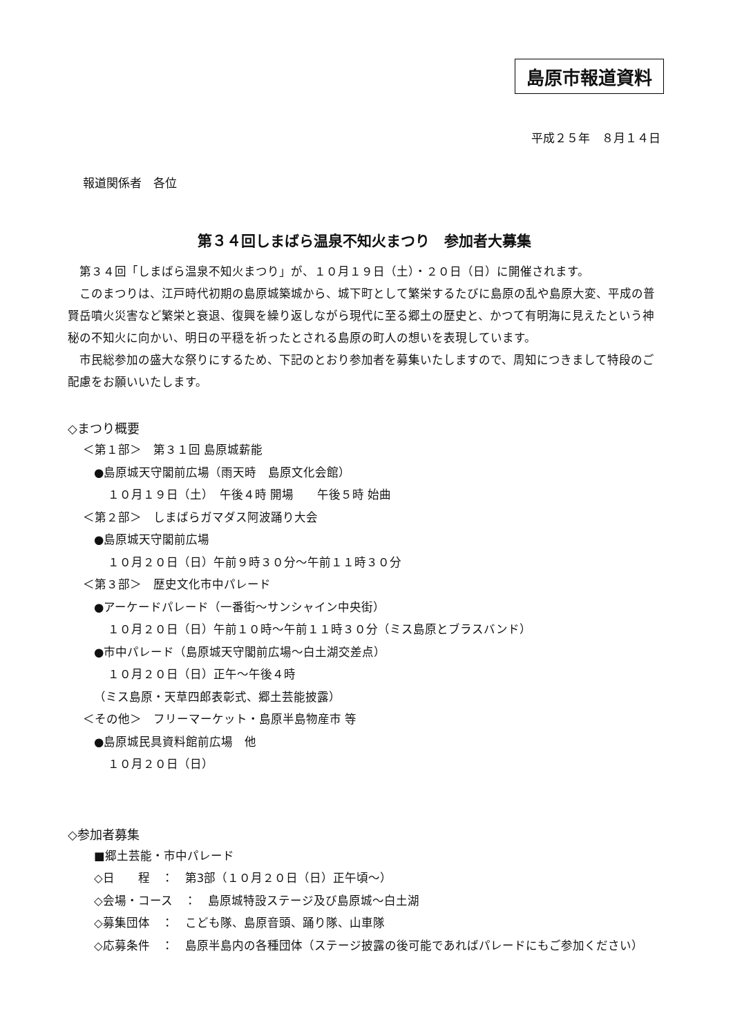島原市報道資料
平成２５年　８月１４日
報道関係者　各位
第３４回しまばら温泉不知火まつり　参加者大募集
第３４回「しまばら温泉不知火まつり」が、１０月１９日（土）・２０日（日）に開催されます。
このまつりは、江戸時代初期の島原城築城から、城下町として繁栄するたびに島原の乱や島原大変、平成の普賢岳噴火災害など繁栄と衰退、復興を繰り返しながら現代に至る郷土の歴史と、かつて有明海に見えたという神秘の不知火に向かい、明日の平穏を祈ったとされる島原の町人の想いを表現しています。
市民総参加の盛大な祭りにするため、下記のとおり参加者を募集いたしますので、周知につきまして特段のご配慮をお願いいたします。
◇まつり概要
＜第１部＞　第３１回 島原城薪能
●島原城天守閣前広場（雨天時　島原文化会館）
１０月１９日（土）　午後４時 開場　　午後５時 始曲
＜第２部＞　しまばらガマダス阿波踊り大会
●島原城天守閣前広場
１０月２０日（日）午前９時３０分～午前１１時３０分
＜第３部＞　歴史文化市中パレード
●アーケードパレード（一番街～サンシャイン中央街）
１０月２０日（日）午前１０時～午前１１時３０分（ミス島原とブラスバンド）
●市中パレード（島原城天守閣前広場～白土湖交差点）
１０月２０日（日）正午～午後４時
（ミス島原・天草四郎表彰式、郷土芸能披露）
＜その他＞　フリーマーケット・島原半島物産市 等
●島原城民具資料館前広場　他
１０月２０日（日）
◇参加者募集
■郷土芸能・市中パレード
◇日　　程　：　第3部（１０月２０日（日）正午頃～）
◇会場・コース　：　島原城特設ステージ及び島原城～白土湖
◇募集団体　：　こども隊、島原音頭、踊り隊、山車隊
◇応募条件　：　島原半島内の各種団体（ステージ披露の後可能であればパレードにもご参加ください）